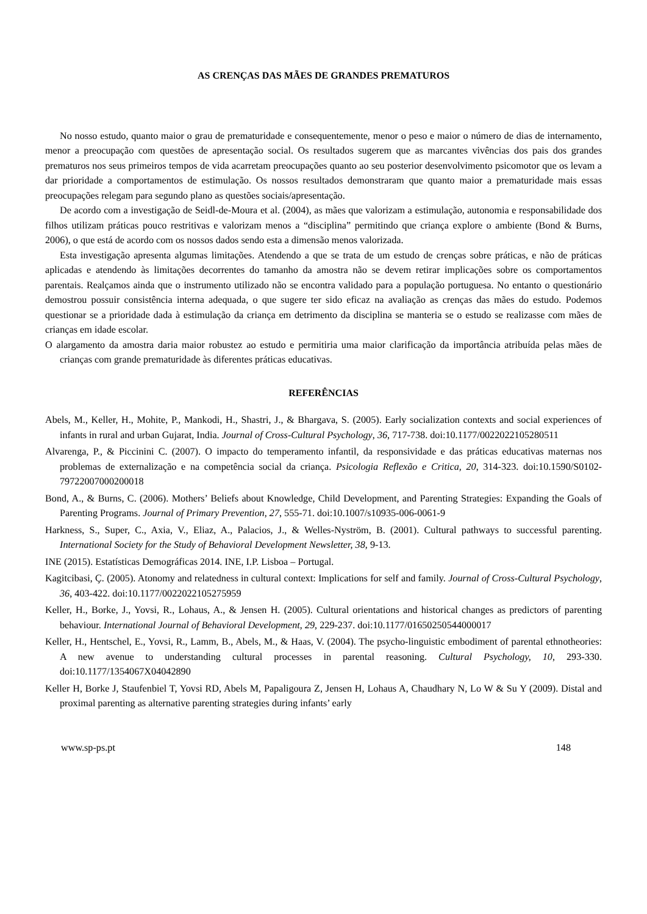AS CRENÇAS DAS MÃES DE GRANDES PREMATUROS
No nosso estudo, quanto maior o grau de prematuridade e consequentemente, menor o peso e maior o número de dias de internamento, menor a preocupação com questões de apresentação social. Os resultados sugerem que as marcantes vivências dos pais dos grandes prematuros nos seus primeiros tempos de vida acarretam preocupações quanto ao seu posterior desenvolvimento psicomotor que os levam a dar prioridade a comportamentos de estimulação. Os nossos resultados demonstraram que quanto maior a prematuridade mais essas preocupações relegam para segundo plano as questões sociais/apresentação.
De acordo com a investigação de Seidl-de-Moura et al. (2004), as mães que valorizam a estimulação, autonomia e responsabilidade dos filhos utilizam práticas pouco restritivas e valorizam menos a “disciplina” permitindo que criança explore o ambiente (Bond & Burns, 2006), o que está de acordo com os nossos dados sendo esta a dimensão menos valorizada.
Esta investigação apresenta algumas limitações. Atendendo a que se trata de um estudo de crenças sobre práticas, e não de práticas aplicadas e atendendo às limitações decorrentes do tamanho da amostra não se devem retirar implicações sobre os comportamentos parentais. Realçamos ainda que o instrumento utilizado não se encontra validado para a população portuguesa. No entanto o questionário demostrou possuir consistência interna adequada, o que sugere ter sido eficaz na avaliação as crenças das mães do estudo. Podemos questionar se a prioridade dada à estimulação da criança em detrimento da disciplina se manteria se o estudo se realizasse com mães de crianças em idade escolar.
O alargamento da amostra daria maior robustez ao estudo e permitiria uma maior clarificação da importância atribuída pelas mães de crianças com grande prematuridade às diferentes práticas educativas.
REFERÊNCIAS
Abels, M., Keller, H., Mohite, P., Mankodi, H., Shastri, J., & Bhargava, S. (2005). Early socialization contexts and social experiences of infants in rural and urban Gujarat, India. Journal of Cross-Cultural Psychology, 36, 717-738. doi:10.1177/0022022105280511
Alvarenga, P., & Piccinini C. (2007). O impacto do temperamento infantil, da responsividade e das práticas educativas maternas nos problemas de externalização e na competência social da criança. Psicologia Reflexão e Critica, 20, 314-323. doi:10.1590/S0102-79722007000200018
Bond, A., & Burns, C. (2006). Mothers’ Beliefs about Knowledge, Child Development, and Parenting Strategies: Expanding the Goals of Parenting Programs. Journal of Primary Prevention, 27, 555-71. doi:10.1007/s10935-006-0061-9
Harkness, S., Super, C., Axia, V., Eliaz, A., Palacios, J., & Welles-Nyström, B. (2001). Cultural pathways to successful parenting. International Society for the Study of Behavioral Development Newsletter, 38, 9-13.
INE (2015). Estatísticas Demográficas 2014. INE, I.P. Lisboa – Portugal.
Kagitcibasi, Ç. (2005). Atonomy and relatedness in cultural context: Implications for self and family. Journal of Cross-Cultural Psychology, 36, 403-422. doi:10.1177/0022022105275959
Keller, H., Borke, J., Yovsi, R., Lohaus, A., & Jensen H. (2005). Cultural orientations and historical changes as predictors of parenting behaviour. International Journal of Behavioral Development, 29, 229-237. doi:10.1177/01650250544000017
Keller, H., Hentschel, E., Yovsi, R., Lamm, B., Abels, M., & Haas, V. (2004). The psycho-linguistic embodiment of parental ethnotheories: A new avenue to understanding cultural processes in parental reasoning. Cultural Psychology, 10, 293-330. doi:10.1177/1354067X04042890
Keller H, Borke J, Staufenbiel T, Yovsi RD, Abels M, Papaligoura Z, Jensen H, Lohaus A, Chaudhary N, Lo W & Su Y (2009). Distal and proximal parenting as alternative parenting strategies during infants’ early
www.sp-ps.pt 148